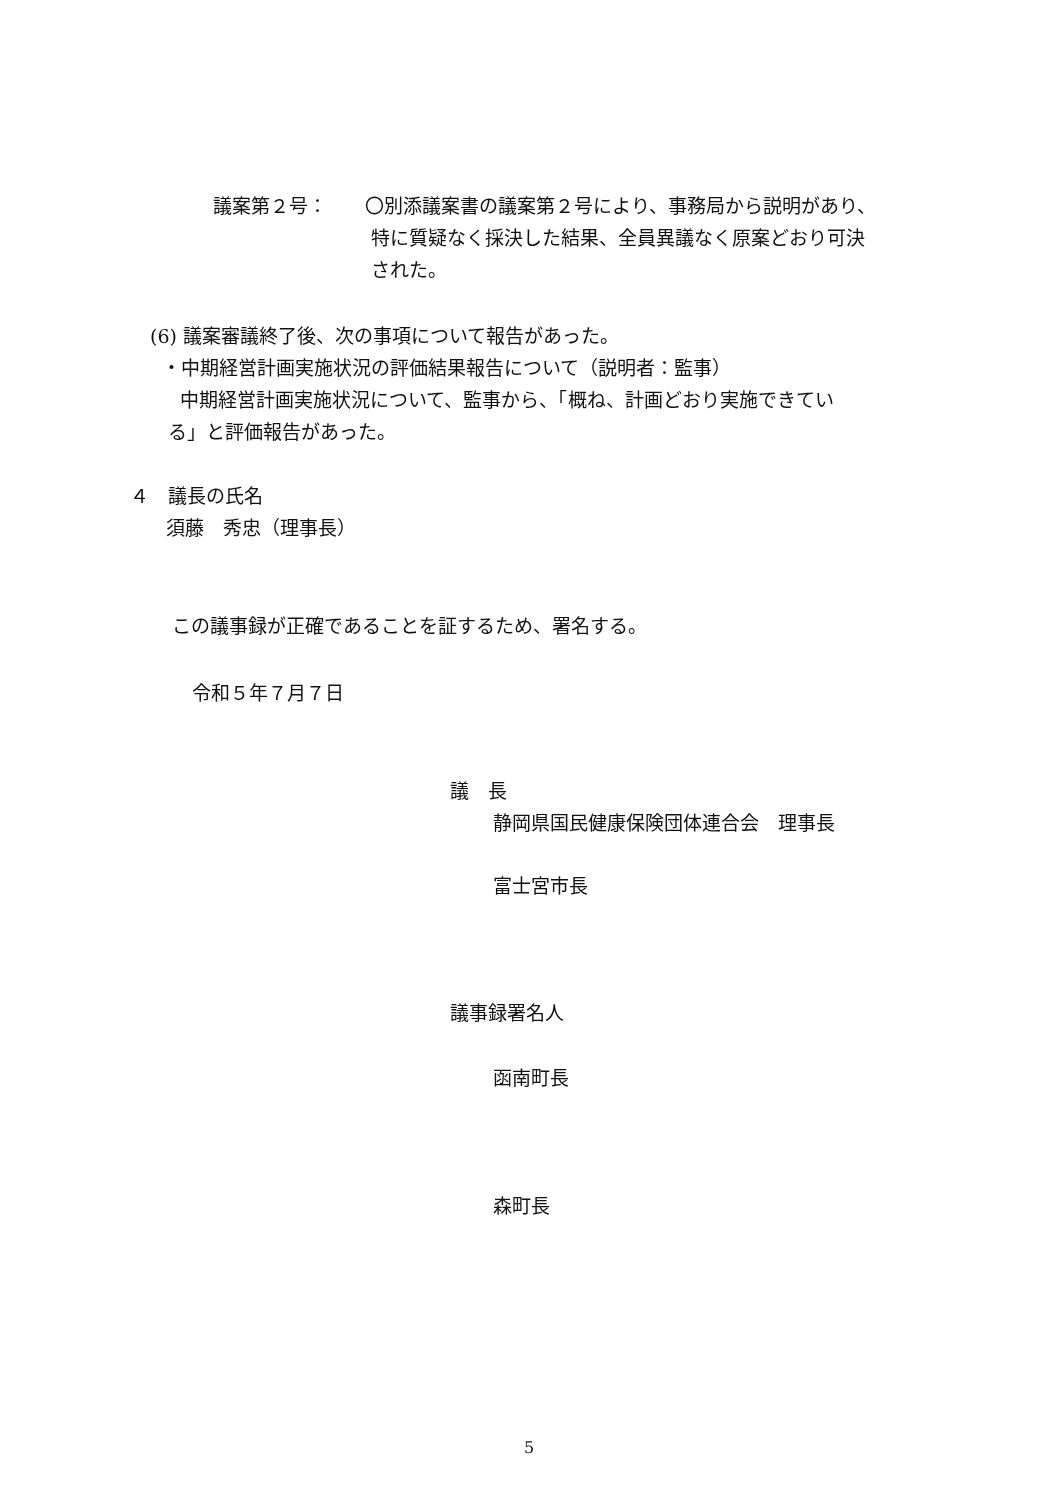議案第２号：
〇別添議案書の議案第２号により、事務局から説明があり、
特に質疑なく採決した結果、全員異議なく原案どおり可決
された。
(6) 議案審議終了後、次の事項について報告があった。
・中期経営計画実施状況の評価結果報告について（説明者：監事）
中期経営計画実施状況について、監事から、「概ね、計画どおり実施できてい
る」と評価報告があった。
４　議長の氏名
須藤　秀忠（理事長）
この議事録が正確であることを証するため、署名する。
令和５年７月７日
議　長
静岡県国民健康保険団体連合会　理事長
富士宮市長
議事録署名人
函南町長
森町長
5